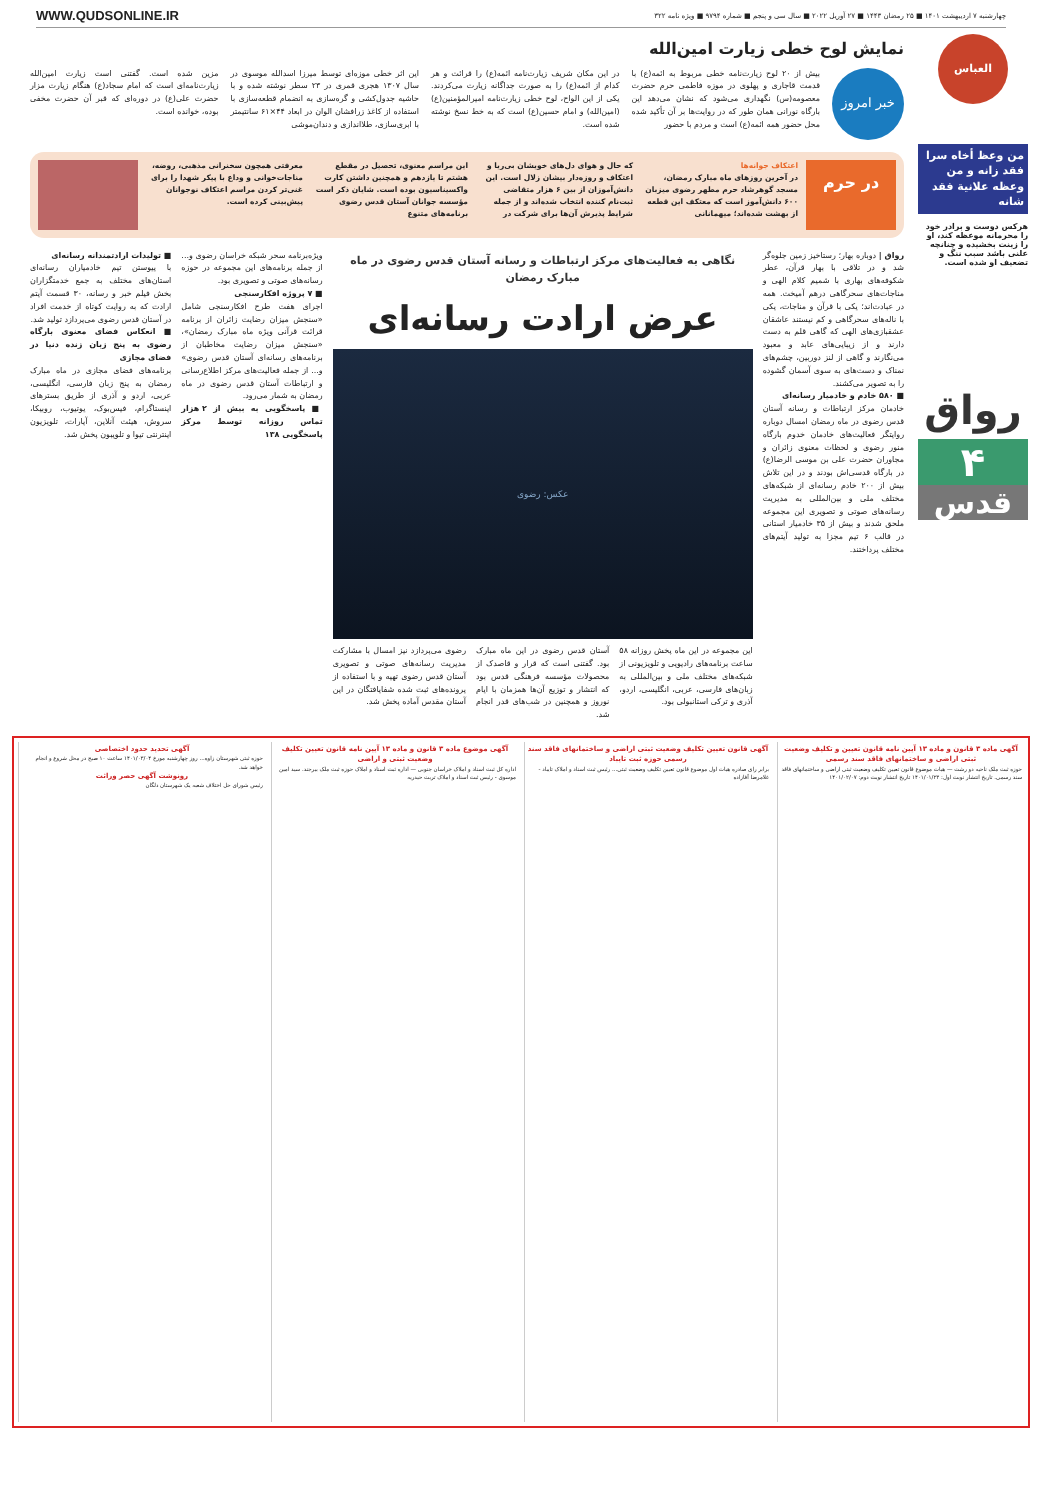چهارشنبه ۷ اردیبهشت ۱۴۰۱ ■ ۲۵ رمضان ۱۴۴۳ ■ ۲۷ آوریل ۲۰۲۲ ■ سال سی و پنجم ■ شماره ۹۷۹۴ ■ ویژه نامه ۳۲۲ WWW.QUDSONLINE.IR
العباس
من وعظ أخاه سرا فقد زانه و من وعظه علانیة فقد شانه
هرکس دوست و برادر خود را محرمانه موعظه کند، او را زینت بخشیده و چنانچه علنی باشد سبب ننگ و تضعیف او شده است.
رواق
۴
قدس
نمایش لوح خطی زیارت امین‌الله
خبر امروز
بیش از ۲۰ لوح زیارت‌نامه خطی مربوط به ائمه(ع) با قدمت قاجاری و پهلوی در موزه فاطمی حرم حضرت معصومه(س) نگهداری می‌شود که نشان می‌دهد این بارگاه نورانی همان طور که در روایت‌ها بر آن تأکید شده محل حضور همه ائمه(ع) است و مردم با حضور
در این مکان شریف زیارت‌نامه ائمه(ع) را قرائت و هر کدام از ائمه(ع) را به صورت جداگانه زیارت می‌کردند. یکی از این الواح، لوح خطی زیارت‌نامه امیرالمؤمنین(ع) (امین‌الله) و امام حسین(ع) است که به خط نسخ نوشته شده است.
این اثر خطی موزه‌ای توسط میرزا اسدالله موسوی در سال ۱۳۰۷ هجری قمری در ۲۳ سطر نوشته شده و با حاشیه جدول‌کشی و گره‌سازی به انضمام قطعه‌سازی با استفاده از کاغذ زرافشان الوان در ابعاد ۴۴×۶۱ سانتیمتر با ابری‌سازی، طلااندازی و دندان‌موشی
مزین شده است. گفتنی است زیارت امین‌الله زیارت‌نامه‌ای است که امام سجاد(ع) هنگام زیارت مزار حضرت علی(ع) در دوره‌ای که قبر آن حضرت مخفی بوده، خوانده است.
در حرم
اعتکاف جوانه‌ها
در آخرین روزهای ماه مبارک رمضان، مسجد گوهرشاد حرم مطهر رضوی میزبان ۶۰۰ دانش‌آموز است که معتکف این قطعه از بهشت شده‌اند؛ میهمانانی
که حال و هوای دل‌های خویشان بی‌ریا و اعتکاف و روزه‌دار بیشان زلال است. این دانش‌آموزان از بین ۶ هزار متقاضی ثبت‌نام کننده انتخاب شده‌اند و از جمله شرایط پذیرش آن‌ها برای شرکت در
این مراسم معنوی، تحصیل در مقطع هشتم تا یازدهم و همچنین داشتن کارت واکسیناسیون بوده است. شایان ذکر است مؤسسه جوانان آستان قدس رضوی برنامه‌های متنوع
معرفتی همچون سخنرانی مذهبی، روضه، مناجات‌خوانی و وداع با پیکر شهدا را برای غنی‌تر کردن مراسم اعتکاف نوجوانان پیش‌بینی کرده است.
رواق | دوباره بهار؛ رستاخیز زمین جلوه‌گر شد و در تلاقی با بهار قرآن، عطر شکوفه‌های بهاری با شمیم کلام الهی و مناجات‌های سحرگاهی درهم آمیخت. همه در عبادت‌اند؛ یکی با قرآن و مناجات، یکی با ناله‌های سحرگاهی و کم نیستند عاشقان عشقبازی‌های الهی که گاهی قلم به دست دارند و از زیبایی‌های عابد و معبود می‌نگارند و گاهی از لنز دوربین، چشم‌های نمناک و دست‌های به سوی آسمان گشوده را به تصویر می‌کشند.
■ ۵۸۰ خادم و خادمیار رسانه‌ای
خادمان مرکز ارتباطات و رسانه آستان قدس رضوی در ماه رمضان امسال دوباره روایتگر فعالیت‌های خادمان خدوم بارگاه منور رضوی و لحظات معنوی زائران و مجاوران حضرت علی بن موسی الرضا(ع) در بارگاه قدسی‌اش بودند و در این تلاش بیش از ۲۰۰ خادم رسانه‌ای از شبکه‌های مختلف ملی و بین‌المللی به مدیریت رسانه‌های صوتی و تصویری این مجموعه ملحق شدند و بیش از ۳۵ خادمیار استانی در قالب ۶ تیم مجزا به تولید آیتم‌های مختلف پرداختند.
نگاهی به فعالیت‌های مرکز ارتباطات و رسانه آستان قدس رضوی در ماه مبارک رمضان
عرض ارادت رسانه‌ای
عکس: رضوی
این مجموعه در این ماه پخش روزانه ۵۸ ساعت برنامه‌های رادیویی و تلویزیونی از شبکه‌های مختلف ملی و بین‌المللی به زبان‌های فارسی، عربی، انگلیسی، اردو، آذری و ترکی استانبولی بود.
آستان قدس رضوی در این ماه مبارک بود. گفتنی است که قرار و قاصدک از محصولات مؤسسه فرهنگی قدس بود که انتشار و توزیع آن‌ها همزمان با ایام نوروز و همچنین در شب‌های قدر انجام شد.
رضوی می‌پردازد نیز امسال با مشارکت مدیریت رسانه‌های صوتی و تصویری آستان قدس رضوی تهیه و با استفاده از پرونده‌های ثبت شده شفایافتگان در این آستان مقدس آماده پخش شد.
ویژه‌برنامه سحر شبکه خراسان رضوی و... از جمله برنامه‌های این مجموعه در حوزه رسانه‌های صوتی و تصویری بود.
■ ۷ پروژه افکارسنجی
اجرای هفت طرح افکارسنجی شامل «سنجش میزان رضایت زائران از برنامه قرائت قرآنی ویژه ماه مبارک رمضان»، «سنجش میزان رضایت مخاطبان از برنامه‌های رسانه‌ای آستان قدس رضوی» و... از جمله فعالیت‌های مرکز اطلاع‌رسانی و ارتباطات آستان قدس رضوی در ماه رمضان به شمار می‌رود.
■ پاسخگویی به بیش از ۲ هزار تماس روزانه توسط مرکز پاسخگویی ۱۳۸
■ تولیدات ارادتمندانه رسانه‌ای
با پیوستن تیم خادمیاران رسانه‌ای استان‌های مختلف به جمع خدمتگزاران بخش فیلم خبر و رسانه، ۳۰ قسمت آیتم ارادت که به روایت کوتاه از خدمت افراد در آستان قدس رضوی می‌پردازد تولید شد.
■ انعکاس فضای معنوی بارگاه رضوی به پنج زبان زنده دنیا در فضای مجازی
برنامه‌های فضای مجازی در ماه مبارک رمضان به پنج زبان فارسی، انگلیسی، عربی، اردو و آذری از طریق بسترهای اینستاگرام، فیس‌بوک، یوتیوب، روبیکا، سروش، هیئت آنلاین، آپارات، تلویزیون اینترنتی تیوا و تلویبون پخش شد.
آگهی ماده ۳ قانون و ماده ۱۳ آیین نامه قانون تعیین و تکلیف وضعیت ثبتی اراضی و ساختمانهای فاقد سند رسمی
حوزه ثبت ملک ناحیه دو رشت — هیات موضوع قانون تعیین تکلیف وضعیت ثبتی اراضی و ساختمانهای فاقد سند رسمی. تاریخ انتشار نوبت اول: ۱۴۰۱/۰۱/۲۳ تاریخ انتشار نوبت دوم: ۱۴۰۱/۰۲/۰۷
آگهی قانون تعیین تکلیف وضعیت ثبتی اراضی و ساختمانهای فاقد سند رسمی حوزه ثبت تایباد
برابر رای صادره هیات اول موضوع قانون تعیین تکلیف وضعیت ثبتی... رئیس ثبت اسناد و املاک تایباد - غلامرضا آفازاده
آگهی موضوع ماده ۳ قانون و ماده ۱۳ آیین نامه قانون تعیین تکلیف وضعیت ثبتی و اراضی
اداره کل ثبت اسناد و املاک خراسان جنوبی — اداره ثبت اسناد و املاک حوزه ثبت ملک بیرجند. سید امین موسوی - رئیس ثبت اسناد و املاک تربت حیدریه
آگهی تحدید حدود اختصاصی
حوزه ثبتی شهرستان زاوه... روز چهارشنبه مورخ ۱۴۰۱/۰۳/۰۴ ساعت ۱۰ صبح در محل شروع و انجام خواهد شد.
رونوشت آگهی حصر وراثت
رئیس شورای حل اختلاف شعبه یک شهرستان دلگان